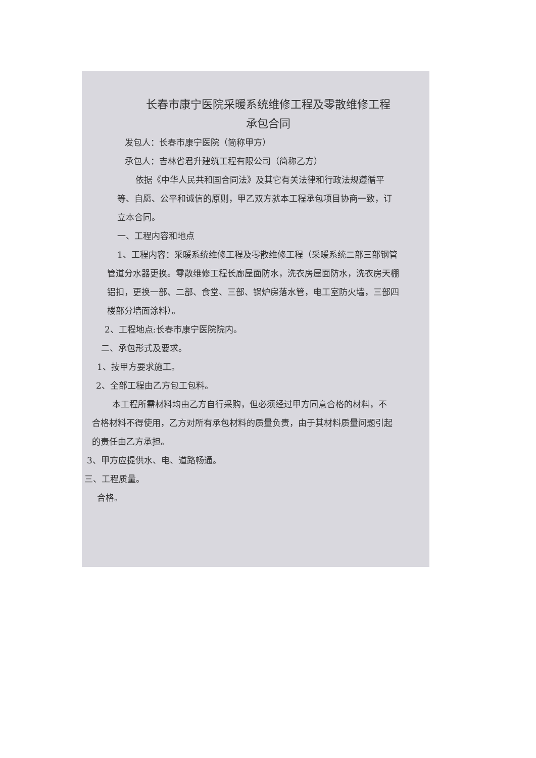长春市康宁医院采暖系统维修工程及零散维修工程
承包合同
发包人：长春市康宁医院（简称甲方）
承包人：吉林省君升建筑工程有限公司（简称乙方）
依据《中华人民共和国合同法》及其它有关法律和行政法规遵循平等、自愿、公平和诚信的原则，甲乙双方就本工程承包项目协商一致，订立本合同。
一、工程内容和地点
1、工程内容：采暖系统维修工程及零散维修工程（采暖系统二部三部钢管管道分水器更换。零散维修工程长廊屋面防水，洗衣房屋面防水，洗衣房天棚铝扣，更换一部、二部、食堂、三部、锅炉房落水管，电工室防火墙，三部四楼部分墙面涂料）。
2、工程地点:长春市康宁医院院内。
二、承包形式及要求。
1、按甲方要求施工。
2、全部工程由乙方包工包料。
本工程所需材料均由乙方自行采购，但必须经过甲方同意合格的材料，不合格材料不得使用，乙方对所有承包材料的质量负责，由于其材料质量问题引起的责任由乙方承担。
3、甲方应提供水、电、道路畅通。
三、工程质量。
合格。